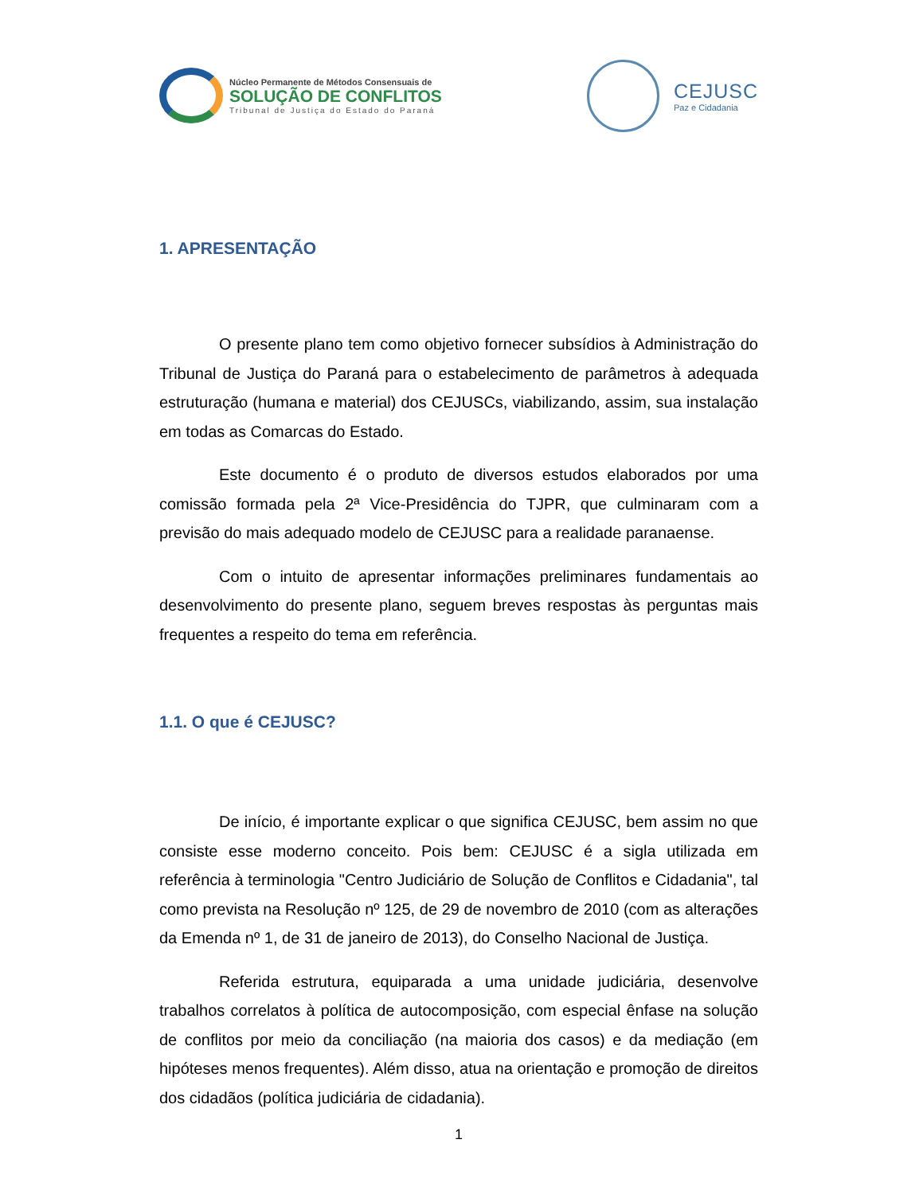Núcleo Permanente de Métodos Consensuais de
SOLUÇÃO DE CONFLITOS
Tribunal de Justiça do Estado do Paraná
CEJUSC
Paz e Cidadania
1. APRESENTAÇÃO
O presente plano tem como objetivo fornecer subsídios à Administração do Tribunal de Justiça do Paraná para o estabelecimento de parâmetros à adequada estruturação (humana e material) dos CEJUSCs, viabilizando, assim, sua instalação em todas as Comarcas do Estado.
Este documento é o produto de diversos estudos elaborados por uma comissão formada pela 2ª Vice-Presidência do TJPR, que culminaram com a previsão do mais adequado modelo de CEJUSC para a realidade paranaense.
Com o intuito de apresentar informações preliminares fundamentais ao desenvolvimento do presente plano, seguem breves respostas às perguntas mais frequentes a respeito do tema em referência.
1.1. O que é CEJUSC?
De início, é importante explicar o que significa CEJUSC, bem assim no que consiste esse moderno conceito. Pois bem: CEJUSC é a sigla utilizada em referência à terminologia "Centro Judiciário de Solução de Conflitos e Cidadania", tal como prevista na Resolução nº 125, de 29 de novembro de 2010 (com as alterações da Emenda nº 1, de 31 de janeiro de 2013), do Conselho Nacional de Justiça.
Referida estrutura, equiparada a uma unidade judiciária, desenvolve trabalhos correlatos à política de autocomposição, com especial ênfase na solução de conflitos por meio da conciliação (na maioria dos casos) e da mediação (em hipóteses menos frequentes). Além disso, atua na orientação e promoção de direitos dos cidadãos (política judiciária de cidadania).
1